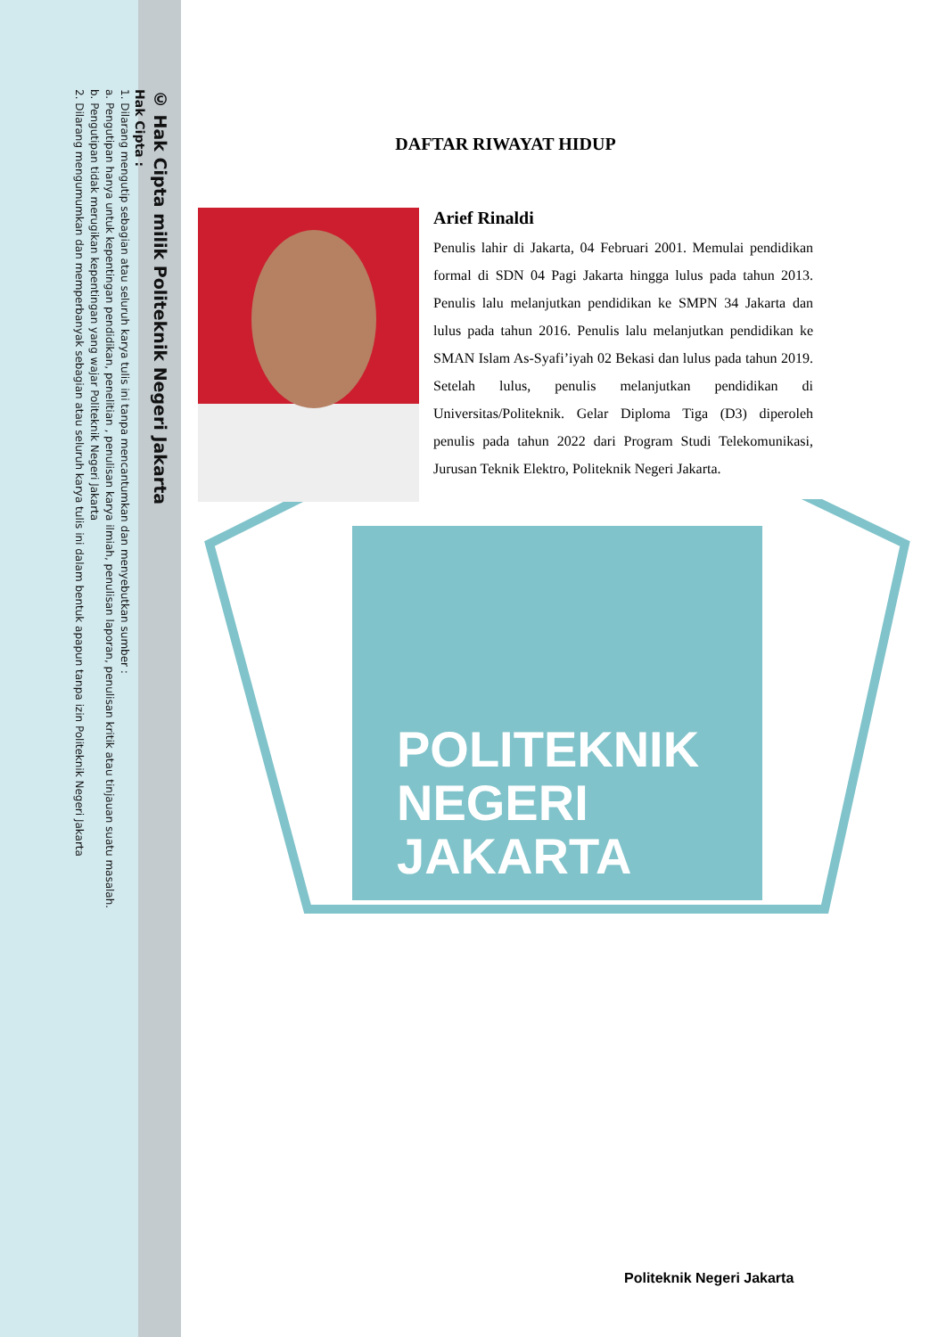© Hak Cipta milik Politeknik Negeri Jakarta
Hak Cipta :
1. Dilarang mengutip sebagian atau seluruh karya tulis ini tanpa mencantumkan dan menyebutkan sumber :
a. Pengutipan hanya untuk kepentingan pendidikan, penelitian , penulisan karya ilmiah, penulisan laporan, penulisan kritik atau tinjauan suatu masalah.
b. Pengutipan tidak merugikan kepentingan yang wajar Politeknik Negeri Jakarta
2. Dilarang mengumumkan dan memperbanyak sebagian atau seluruh karya tulis ini dalam bentuk apapun tanpa izin Politeknik Negeri Jakarta
POLITEKNIK
NEGERI
JAKARTA
DAFTAR RIWAYAT HIDUP
Arief Rinaldi
Penulis lahir di Jakarta, 04 Februari 2001. Memulai pendidikan formal di SDN 04 Pagi Jakarta hingga lulus pada tahun 2013. Penulis lalu melanjutkan pendidikan ke SMPN 34 Jakarta dan lulus pada tahun 2016. Penulis lalu melanjutkan pendidikan ke SMAN Islam As-Syafi’iyah 02 Bekasi dan lulus pada tahun 2019. Setelah lulus, penulis melanjutkan pendidikan di Universitas/Politeknik. Gelar Diploma Tiga (D3) diperoleh penulis pada tahun 2022 dari Program Studi Telekomunikasi, Jurusan Teknik Elektro, Politeknik Negeri Jakarta.
Politeknik Negeri Jakarta